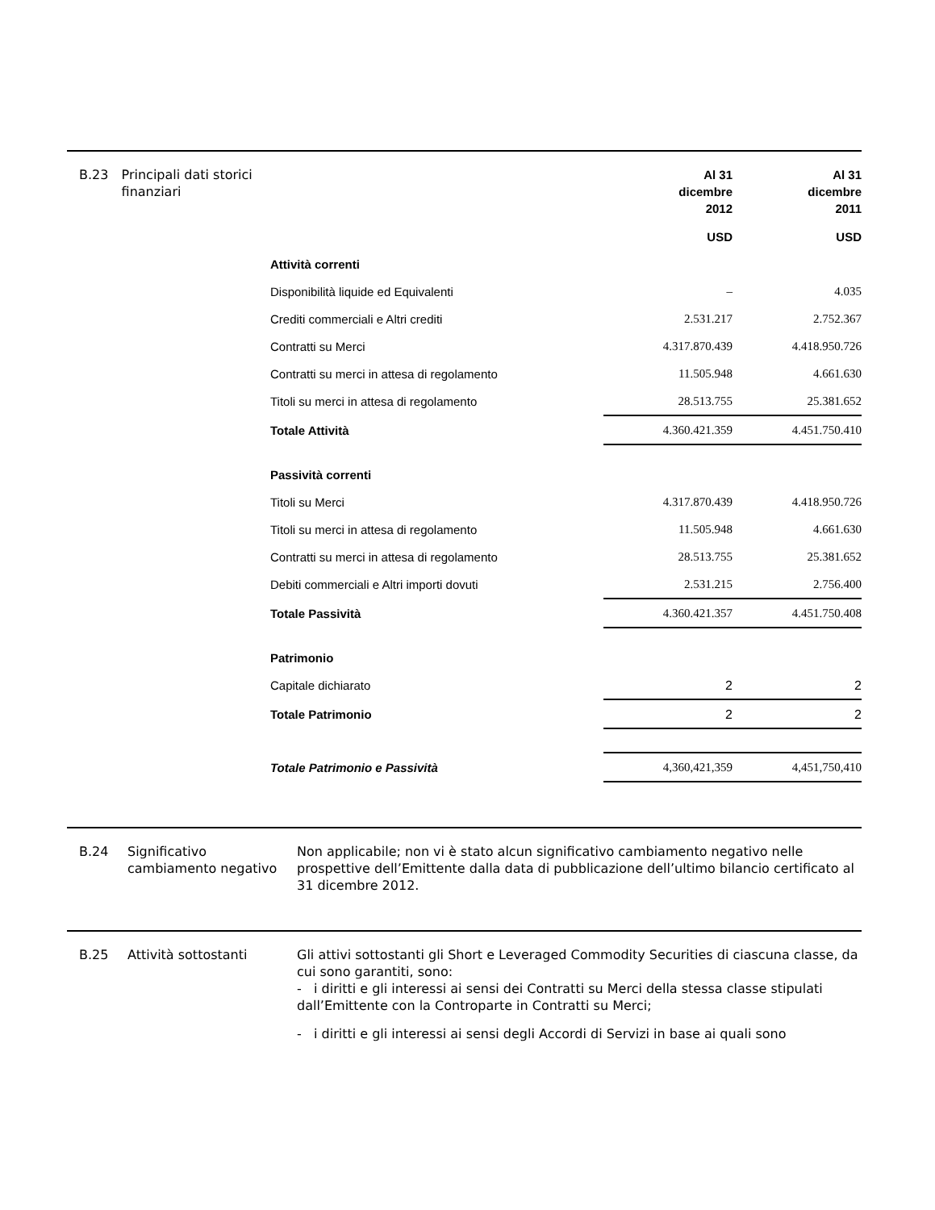B.23 Principali dati storici finanziari
| | Al 31 dicembre 2012 | Al 31 dicembre 2011 |
| | USD | USD |
| Attività correnti | | |
| Disponibilità liquide ed Equivalenti | – | 4.035 |
| Crediti commerciali e Altri crediti | 2.531.217 | 2.752.367 |
| Contratti su Merci | 4.317.870.439 | 4.418.950.726 |
| Contratti su merci in attesa di regolamento | 11.505.948 | 4.661.630 |
| Titoli su merci in attesa di regolamento | 28.513.755 | 25.381.652 |
| Totale Attività | 4.360.421.359 | 4.451.750.410 |
| Passività correnti | | |
| Titoli su Merci | 4.317.870.439 | 4.418.950.726 |
| Titoli su merci in attesa di regolamento | 11.505.948 | 4.661.630 |
| Contratti su merci in attesa di regolamento | 28.513.755 | 25.381.652 |
| Debiti commerciali e Altri importi dovuti | 2.531.215 | 2.756.400 |
| Totale Passività | 4.360.421.357 | 4.451.750.408 |
| Patrimonio | | |
| Capitale dichiarato | 2 | 2 |
| Totale Patrimonio | 2 | 2 |
| Totale Patrimonio e Passività | 4,360,421,359 | 4,451,750,410 |
B.24 Significativo cambiamento negativo
Non applicabile; non vi è stato alcun significativo cambiamento negativo nelle prospettive dell’Emittente dalla data di pubblicazione dell’ultimo bilancio certificato al 31 dicembre 2012.
B.25 Attività sottostanti
Gli attivi sottostanti gli Short e Leveraged Commodity Securities di ciascuna classe, da cui sono garantiti, sono:
- i diritti e gli interessi ai sensi dei Contratti su Merci della stessa classe stipulati dall’Emittente con la Controparte in Contratti su Merci;
- i diritti e gli interessi ai sensi degli Accordi di Servizi in base ai quali sono